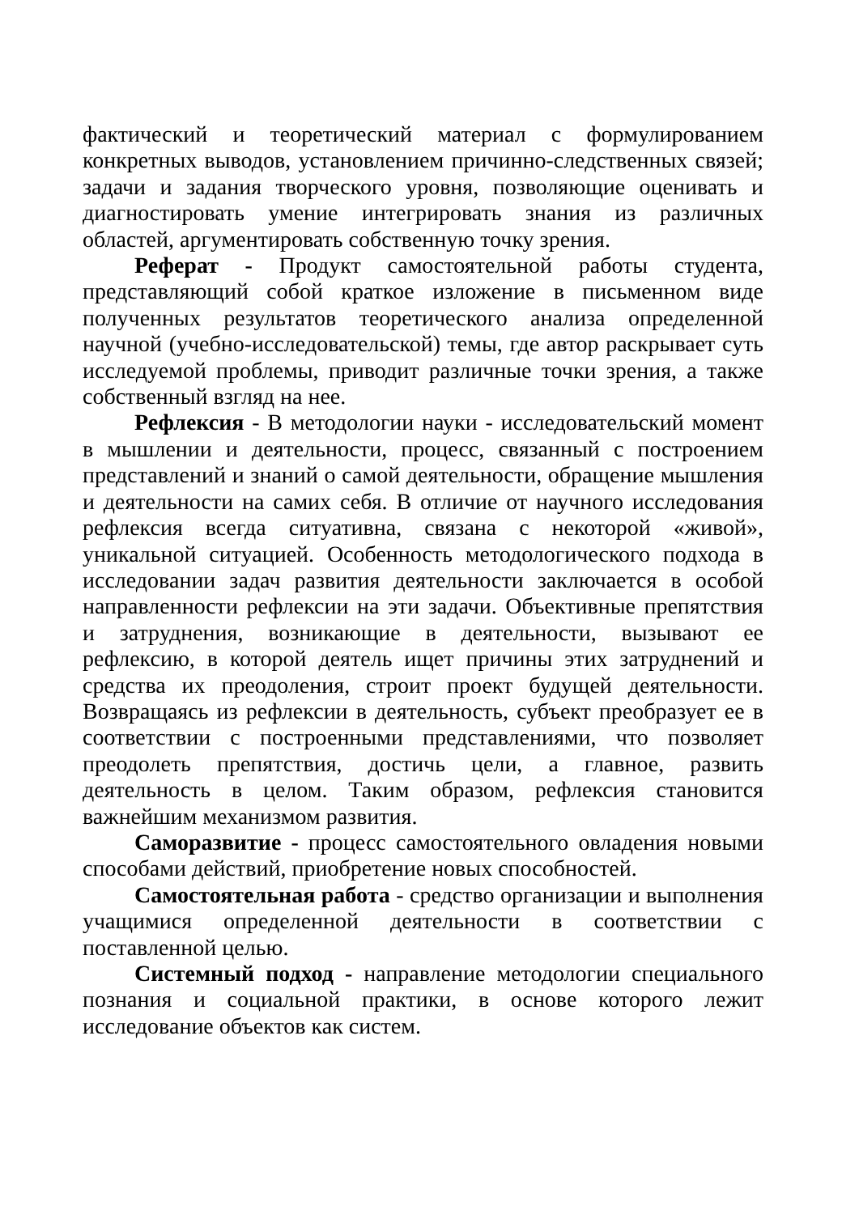фактический и теоретический материал с формулированием конкретных выводов, установлением причинно-следственных связей; задачи и задания творческого уровня, позволяющие оценивать и диагностировать умение интегрировать знания из различных областей, аргументировать собственную точку зрения.
Реферат - Продукт самостоятельной работы студента, представляющий собой краткое изложение в письменном виде полученных результатов теоретического анализа определенной научной (учебно-исследовательской) темы, где автор раскрывает суть исследуемой проблемы, приводит различные точки зрения, а также собственный взгляд на нее.
Рефлексия - В методологии науки - исследовательский момент в мышлении и деятельности, процесс, связанный с построением представлений и знаний о самой деятельности, обращение мышления и деятельности на самих себя. В отличие от научного исследования рефлексия всегда ситуативна, связана с некоторой «живой», уникальной ситуацией. Особенность методологического подхода в исследовании задач развития деятельности заключается в особой направленности рефлексии на эти задачи. Объективные препятствия и затруднения, возникающие в деятельности, вызывают ее рефлексию, в которой деятель ищет причины этих затруднений и средства их преодоления, строит проект будущей деятельности. Возвращаясь из рефлексии в деятельность, субъект преобразует ее в соответствии с построенными представлениями, что позволяет преодолеть препятствия, достичь цели, а главное, развить деятельность в целом. Таким образом, рефлексия становится важнейшим механизмом развития.
Саморазвитие - процесс самостоятельного овладения новыми способами действий, приобретение новых способностей.
Самостоятельная работа - средство организации и выполнения учащимися определенной деятельности в соответствии с поставленной целью.
Системный подход - направление методологии специального познания и социальной практики, в основе которого лежит исследование объектов как систем.